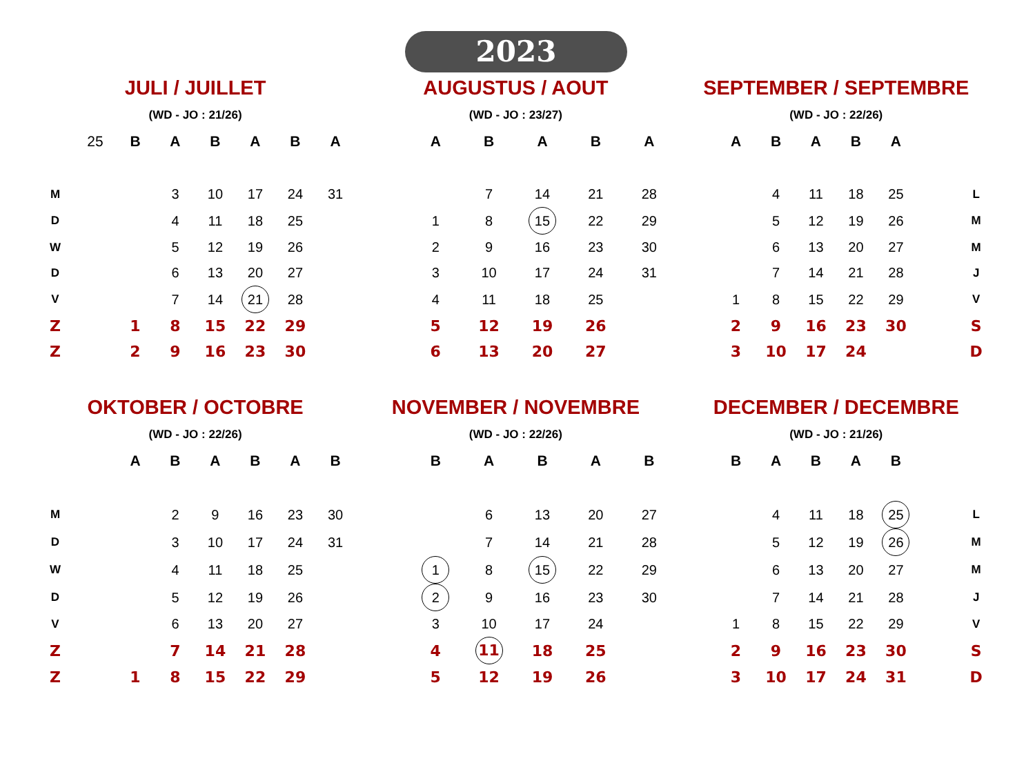2023
| JULI / JUILLET | | | | | | | | AUGUSTUS / AOUT | | | | | | SEPTEMBER / SEPTEMBRE | | | | | | | |
| (WD - JO : 21/26) | | | | | | | | (WD - JO : 23/27) | | | | | | (WD - JO : 22/26) | | | | | | | |
| | 25 | B | A | B | A | B | A | | A | B | A | B | A | | A | B | A | B | A | | |
| M | | | 3 | 10 | 17 | 24 | 31 | | | 7 | 14 | 21 | 28 | | | 4 | 11 | 18 | 25 | | L |
| D | | | 4 | 11 | 18 | 25 | | | 1 | 8 | 15 | 22 | 29 | | | 5 | 12 | 19 | 26 | | M |
| W | | | 5 | 12 | 19 | 26 | | | 2 | 9 | 16 | 23 | 30 | | | 6 | 13 | 20 | 27 | | M |
| D | | | 6 | 13 | 20 | 27 | | | 3 | 10 | 17 | 24 | 31 | | | 7 | 14 | 21 | 28 | | J |
| V | | | 7 | 14 | 21 | 28 | | | 4 | 11 | 18 | 25 | | | 1 | 8 | 15 | 22 | 29 | | V |
| Z | | 1 | 8 | 15 | 22 | 29 | | | 5 | 12 | 19 | 26 | | | 2 | 9 | 16 | 23 | 30 | | S |
| Z | | 2 | 9 | 16 | 23 | 30 | | | 6 | 13 | 20 | 27 | | | 3 | 10 | 17 | 24 | | | D |
| OKTOBER / OCTOBRE | | | | | | | | NOVEMBER / NOVEMBRE | | | | | | DECEMBER / DECEMBRE | | | | | | | |
| (WD - JO : 22/26) | | | | | | | | (WD - JO : 22/26) | | | | | | (WD - JO : 21/26) | | | | | | | |
| | | A | B | A | B | A | B | | B | A | B | A | B | | B | A | B | A | B | | |
| M | | | 2 | 9 | 16 | 23 | 30 | | | 6 | 13 | 20 | 27 | | | 4 | 11 | 18 | 25 | | L |
| D | | | 3 | 10 | 17 | 24 | 31 | | | 7 | 14 | 21 | 28 | | | 5 | 12 | 19 | 26 | | M |
| W | | | 4 | 11 | 18 | 25 | | | 1 | 8 | 15 | 22 | 29 | | | 6 | 13 | 20 | 27 | | M |
| D | | | 5 | 12 | 19 | 26 | | | 2 | 9 | 16 | 23 | 30 | | | 7 | 14 | 21 | 28 | | J |
| V | | | 6 | 13 | 20 | 27 | | | 3 | 10 | 17 | 24 | | | 1 | 8 | 15 | 22 | 29 | | V |
| Z | | | 7 | 14 | 21 | 28 | | | 4 | 11 | 18 | 25 | | | 2 | 9 | 16 | 23 | 30 | | S |
| Z | | 1 | 8 | 15 | 22 | 29 | | | 5 | 12 | 19 | 26 | | | 3 | 10 | 17 | 24 | 31 | | D |